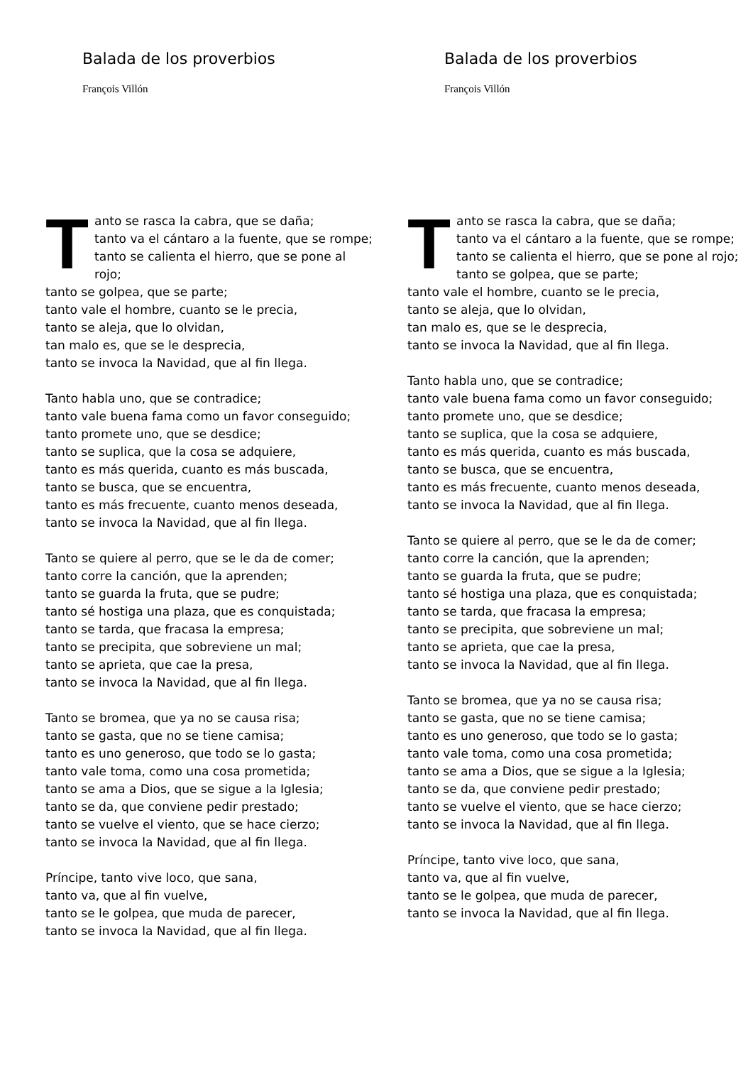Balada de los proverbios
François Villón
Tanto se rasca la cabra, que se daña;
tanto va el cántaro a la fuente, que se rompe;
tanto se calienta el hierro, que se pone al rojo;
tanto se golpea, que se parte;
tanto vale el hombre, cuanto se le precia,
tanto se aleja, que lo olvidan,
tan malo es, que se le desprecia,
tanto se invoca la Navidad, que al fin llega.
Tanto habla uno, que se contradice;
tanto vale buena fama como un favor conseguido;
tanto promete uno, que se desdice;
tanto se suplica, que la cosa se adquiere,
tanto es más querida, cuanto es más buscada,
tanto se busca, que se encuentra,
tanto es más frecuente, cuanto menos deseada,
tanto se invoca la Navidad, que al fin llega.
Tanto se quiere al perro, que se le da de comer;
tanto corre la canción, que la aprenden;
tanto se guarda la fruta, que se pudre;
tanto sé hostiga una plaza, que es conquistada;
tanto se tarda, que fracasa la empresa;
tanto se precipita, que sobreviene un mal;
tanto se aprieta, que cae la presa,
tanto se invoca la Navidad, que al fin llega.
Tanto se bromea, que ya no se causa risa;
tanto se gasta, que no se tiene camisa;
tanto es uno generoso, que todo se lo gasta;
tanto vale toma, como una cosa prometida;
tanto se ama a Dios, que se sigue a la Iglesia;
tanto se da, que conviene pedir prestado;
tanto se vuelve el viento, que se hace cierzo;
tanto se invoca la Navidad, que al fin llega.
Príncipe, tanto vive loco, que sana,
tanto va, que al fin vuelve,
tanto se le golpea, que muda de parecer,
tanto se invoca la Navidad, que al fin llega.
Balada de los proverbios
François Villón
Tanto se rasca la cabra, que se daña;
tanto va el cántaro a la fuente, que se rompe;
tanto se calienta el hierro, que se pone al rojo;
tanto se golpea, que se parte;
tanto vale el hombre, cuanto se le precia,
tanto se aleja, que lo olvidan,
tan malo es, que se le desprecia,
tanto se invoca la Navidad, que al fin llega.
Tanto habla uno, que se contradice;
tanto vale buena fama como un favor conseguido;
tanto promete uno, que se desdice;
tanto se suplica, que la cosa se adquiere,
tanto es más querida, cuanto es más buscada,
tanto se busca, que se encuentra,
tanto es más frecuente, cuanto menos deseada,
tanto se invoca la Navidad, que al fin llega.
Tanto se quiere al perro, que se le da de comer;
tanto corre la canción, que la aprenden;
tanto se guarda la fruta, que se pudre;
tanto sé hostiga una plaza, que es conquistada;
tanto se tarda, que fracasa la empresa;
tanto se precipita, que sobreviene un mal;
tanto se aprieta, que cae la presa,
tanto se invoca la Navidad, que al fin llega.
Tanto se bromea, que ya no se causa risa;
tanto se gasta, que no se tiene camisa;
tanto es uno generoso, que todo se lo gasta;
tanto vale toma, como una cosa prometida;
tanto se ama a Dios, que se sigue a la Iglesia;
tanto se da, que conviene pedir prestado;
tanto se vuelve el viento, que se hace cierzo;
tanto se invoca la Navidad, que al fin llega.
Príncipe, tanto vive loco, que sana,
tanto va, que al fin vuelve,
tanto se le golpea, que muda de parecer,
tanto se invoca la Navidad, que al fin llega.